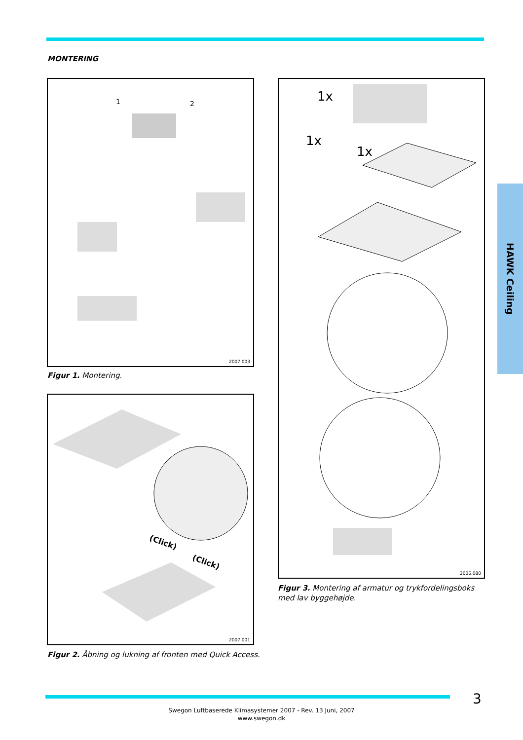MONTERING
1 2
2007.003
Figur 1. Montering.
(Click)
(Click)
2007.001
Figur 2. Åbning og lukning af fronten med Quick Access.
1x
1x
1x
2006.080
Figur 3. Montering af armatur og trykfordelingsboks med lav byggehøjde.
HAWK Ceiling
3
Swegon Luftbaserede Klimasystemer 2007 - Rev. 13 Juni, 2007
www.swegon.dk